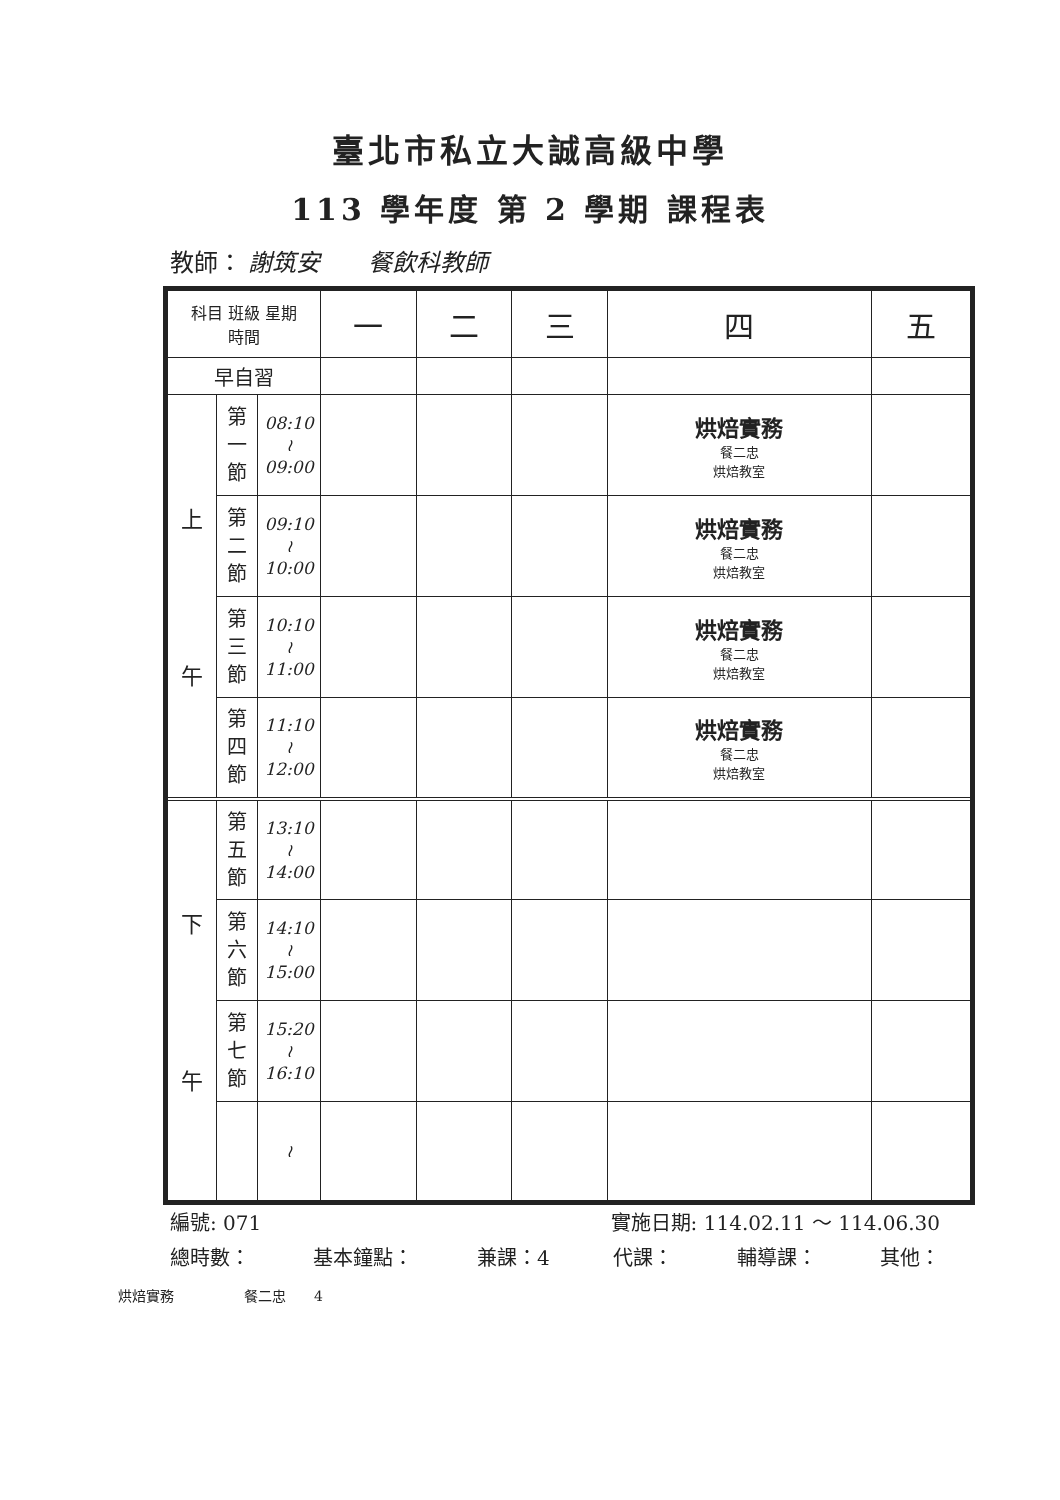臺北市私立大誠高級中學
113 學年度 第 2 學期 課程表
教師： 謝筑安　　餐飲科教師
| 科目 班級 星期 時間 | | | 一 | 二 | 三 | 四 | 五 |
| --- | --- | --- | --- | --- | --- | --- | --- |
| 早自習 | | | | | | | |
| 上 午 | 第 一 節 | 08:10 ≀ 09:00 | | | | 烘焙實務 餐二忠 烘焙教室 | |
| | 第 二 節 | 09:10 ≀ 10:00 | | | | 烘焙實務 餐二忠 烘焙教室 | |
| | 第 三 節 | 10:10 ≀ 11:00 | | | | 烘焙實務 餐二忠 烘焙教室 | |
| | 第 四 節 | 11:10 ≀ 12:00 | | | | 烘焙實務 餐二忠 烘焙教室 | |
| 下 午 | 第 五 節 | 13:10 ≀ 14:00 | | | | | |
| | 第 六 節 | 14:10 ≀ 15:00 | | | | | |
| | 第 七 節 | 15:20 ≀ 16:10 | | | | | |
| | | ≀ | | | | | |
編號: 071 實施日期: 114.02.11 ～ 114.06.30
總時數： 基本鐘點： 兼課：4 代課： 輔導課： 其他：
烘焙實務　　　　　餐二忠　　4